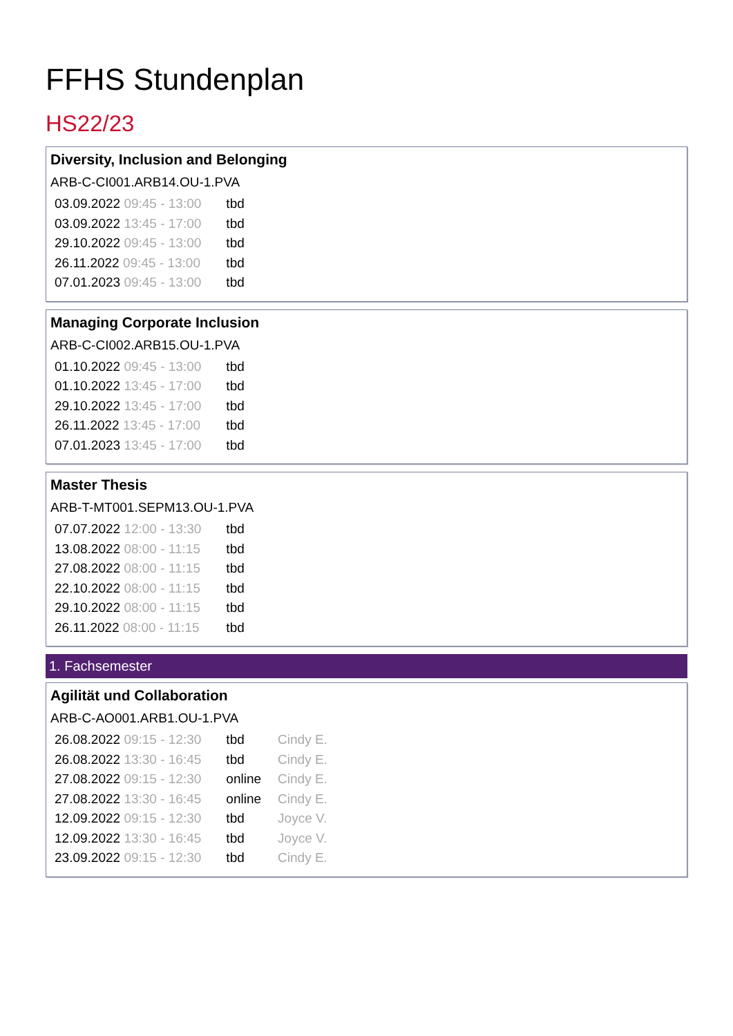FFHS Stundenplan
HS22/23
Diversity, Inclusion and Belonging
ARB-C-CI001.ARB14.OU-1.PVA
| 03.09.2022 09:45 - 13:00 | tbd |
| 03.09.2022 13:45 - 17:00 | tbd |
| 29.10.2022 09:45 - 13:00 | tbd |
| 26.11.2022 09:45 - 13:00 | tbd |
| 07.01.2023 09:45 - 13:00 | tbd |
Managing Corporate Inclusion
ARB-C-CI002.ARB15.OU-1.PVA
| 01.10.2022 09:45 - 13:00 | tbd |
| 01.10.2022 13:45 - 17:00 | tbd |
| 29.10.2022 13:45 - 17:00 | tbd |
| 26.11.2022 13:45 - 17:00 | tbd |
| 07.01.2023 13:45 - 17:00 | tbd |
Master Thesis
ARB-T-MT001.SEPM13.OU-1.PVA
| 07.07.2022 12:00 - 13:30 | tbd |
| 13.08.2022 08:00 - 11:15 | tbd |
| 27.08.2022 08:00 - 11:15 | tbd |
| 22.10.2022 08:00 - 11:15 | tbd |
| 29.10.2022 08:00 - 11:15 | tbd |
| 26.11.2022 08:00 - 11:15 | tbd |
1. Fachsemester
Agilität und Collaboration
ARB-C-AO001.ARB1.OU-1.PVA
| 26.08.2022 09:15 - 12:30 | tbd | Cindy E. |
| 26.08.2022 13:30 - 16:45 | tbd | Cindy E. |
| 27.08.2022 09:15 - 12:30 | online | Cindy E. |
| 27.08.2022 13:30 - 16:45 | online | Cindy E. |
| 12.09.2022 09:15 - 12:30 | tbd | Joyce V. |
| 12.09.2022 13:30 - 16:45 | tbd | Joyce V. |
| 23.09.2022 09:15 - 12:30 | tbd | Cindy E. |